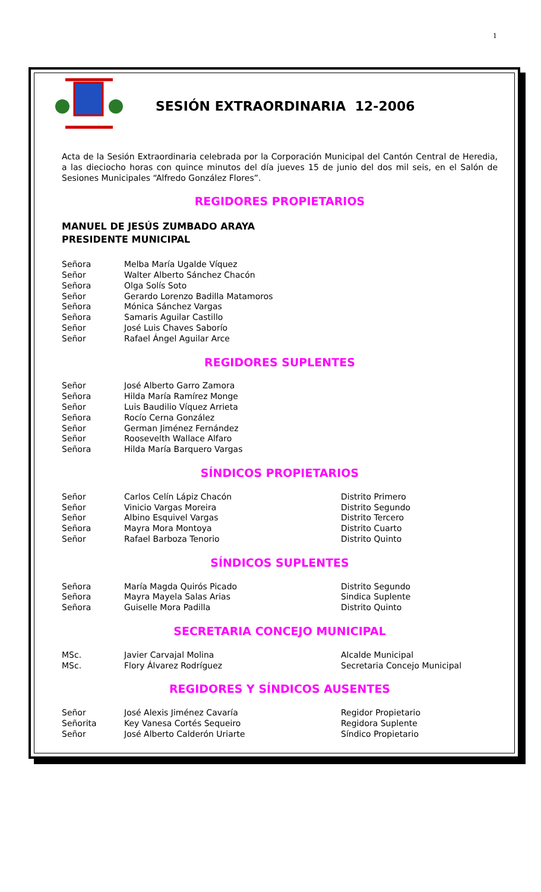1
SESIÓN EXTRAORDINARIA 12-2006
Acta de la Sesión Extraordinaria celebrada por la Corporación Municipal del Cantón Central de Heredia, a las dieciocho horas con quince minutos del día jueves 15 de junio del dos mil seis, en el Salón de Sesiones Municipales “Alfredo González Flores”.
REGIDORES PROPIETARIOS
MANUEL DE JESÚS ZUMBADO ARAYA
PRESIDENTE MUNICIPAL
Señora Melba María Ugalde Víquez
Señor Walter Alberto Sánchez Chacón
Señora Olga Solís Soto
Señor Gerardo Lorenzo Badilla Matamoros
Señora Mónica Sánchez Vargas
Señora Samaris Aguilar Castillo
Señor José Luis Chaves Saborío
Señor Rafael Ángel Aguilar Arce
REGIDORES SUPLENTES
Señor José Alberto Garro Zamora
Señora Hilda María Ramírez Monge
Señor Luis Baudilio Víquez Arrieta
Señora Rocío Cerna González
Señor German Jiménez Fernández
Señor Roosevelth Wallace Alfaro
Señora Hilda María Barquero Vargas
SÍNDICOS PROPIETARIOS
Señor Carlos Celín Lápiz Chacón Distrito Primero
Señor Vinicio Vargas Moreira Distrito Segundo
Señor Albino Esquivel Vargas Distrito Tercero
Señora Mayra Mora Montoya Distrito Cuarto
Señor Rafael Barboza Tenorio Distrito Quinto
SÍNDICOS SUPLENTES
Señora María Magda Quirós Picado Distrito Segundo
Señora Mayra Mayela Salas Arias Sindica Suplente
Señora Guiselle Mora Padilla Distrito Quinto
SECRETARIA CONCEJO MUNICIPAL
MSc. Javier Carvajal Molina Alcalde Municipal
MSc. Flory Álvarez Rodríguez Secretaria Concejo Municipal
REGIDORES Y SÍNDICOS AUSENTES
Señor José Alexis Jiménez Cavaría Regidor Propietario
Señorita Key Vanesa Cortés Sequeiro Regidora Suplente
Señor José Alberto Calderón Uriarte Síndico Propietario